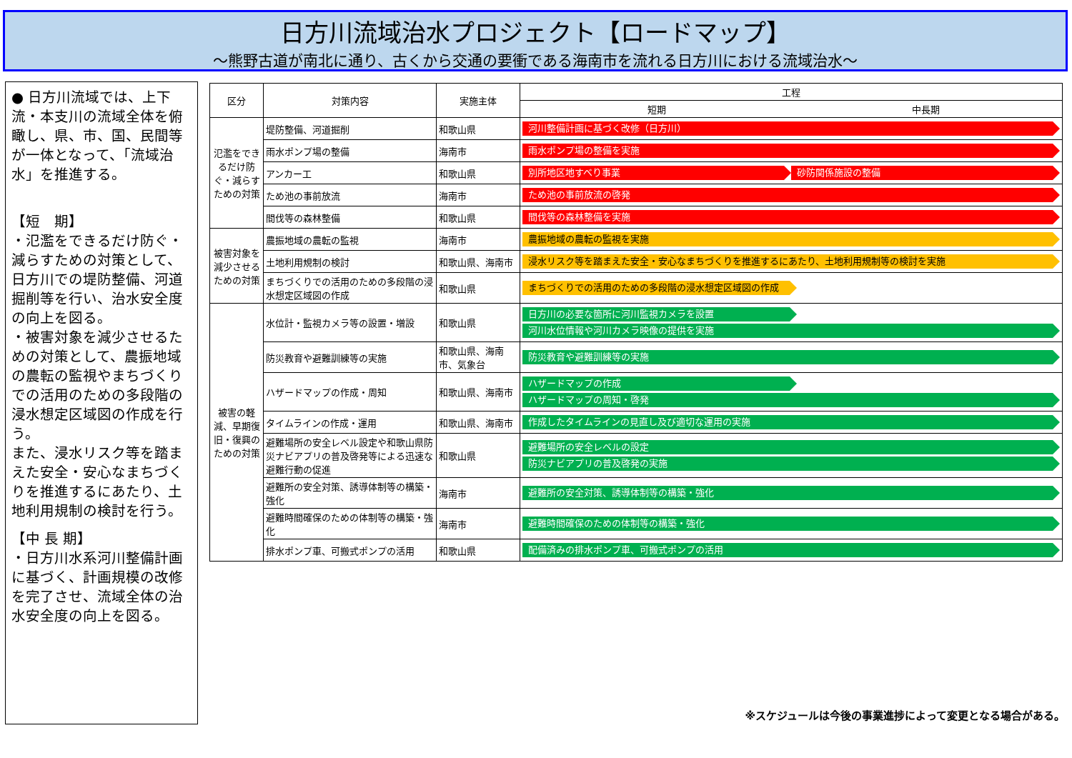日方川流域治水プロジェクト【ロードマップ】
～熊野古道が南北に通り、古くから交通の要衝である海南市を流れる日方川における流域治水～
● 日方川流域では、上下流・本支川の流域全体を俯瞰し、県、市、国、民間等が一体となって、「流域治水」を推進する。
【短　期】
・氾濫をできるだけ防ぐ・減らすための対策として、日方川での堤防整備、河道掘削等を行い、治水安全度の向上を図る。
・被害対象を減少させるための対策として、農振地域の農転の監視やまちづくりでの活用のための多段階の浸水想定区域図の作成を行う。
また、浸水リスク等を踏まえた安全・安心なまちづくりを推進するにあたり、土地利用規制の検討を行う。
【中 長 期】
・日方川水系河川整備計画に基づく、計画規模の改修を完了させ、流域全体の治水安全度の向上を図る。
| 区分 | 対策内容 | 実施主体 | 工程 |
| --- | --- | --- | --- |
| | | | 短期 中長期 |
| 氾濫をできるだけ防ぐ・減らすための対策 | 堤防整備、河道掘削 | 和歌山県 | 河川整備計画に基づく改修（日方川） |
| | 雨水ポンプ場の整備 | 海南市 | 雨水ポンプ場の整備を実施 |
| | アンカー工 | 和歌山県 | 別所地区地すべり事業 砂防関係施設の整備 |
| | ため池の事前放流 | 海南市 | ため池の事前放流の啓発 |
| | 間伐等の森林整備 | 和歌山県 | 間伐等の森林整備を実施 |
| 被害対象を減少させるための対策 | 農振地域の農転の監視 | 海南市 | 農振地域の農転の監視を実施 |
| | 土地利用規制の検討 | 和歌山県、海南市 | 浸水リスク等を踏まえた安全・安心なまちづくりを推進するにあたり、土地利用規制等の検討を実施 |
| | まちづくりでの活用のための多段階の浸水想定区域図の作成 | 和歌山県 | まちづくりでの活用のための多段階の浸水想定区域図の作成 |
| 被害の軽減、早期復旧・復興のための対策 | 水位計・監視カメラ等の設置・増設 | 和歌山県 | 日方川の必要な箇所に河川監視カメラを設置 河川水位情報や河川カメラ映像の提供を実施 |
| | 防災教育や避難訓練等の実施 | 和歌山県、海南市、気象台 | 防災教育や避難訓練等の実施 |
| | ハザードマップの作成・周知 | 和歌山県、海南市 | ハザードマップの作成 ハザードマップの周知・啓発 |
| | タイムラインの作成・運用 | 和歌山県、海南市 | 作成したタイムラインの見直し及び適切な運用の実施 |
| | 避難場所の安全レベル設定や和歌山県防災ナビアプリの普及啓発等による迅速な避難行動の促進 | 和歌山県 | 避難場所の安全レベルの設定 防災ナビアプリの普及啓発の実施 |
| | 避難所の安全対策、誘導体制等の構築・強化 | 海南市 | 避難所の安全対策、誘導体制等の構築・強化 |
| | 避難時間確保のための体制等の構築・強化 | 海南市 | 避難時間確保のための体制等の構築・強化 |
| | 排水ポンプ車、可搬式ポンプの活用 | 和歌山県 | 配備済みの排水ポンプ車、可搬式ポンプの活用 |
※スケジュールは今後の事業進捗によって変更となる場合がある。